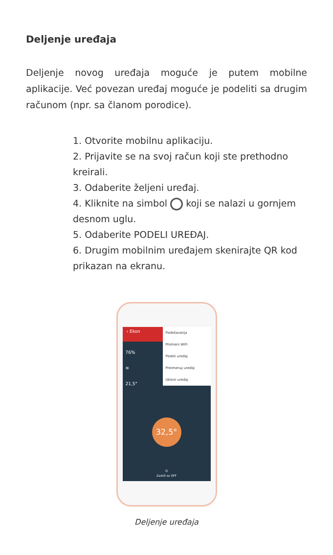Deljenje uređaja
Deljenje novog uređaja moguće je putem mobilne aplikacije. Već povezan uređaj moguće je podeliti sa drugim računom (npr. sa članom porodice).
1. Otvorite mobilnu aplikaciju.
2. Prijavite se na svoj račun koji ste prethodno kreirali.
3. Odaberite željeni uređaj.
4. Kliknite na simbol koji se nalazi u gornjem desnom uglu.
5. Odaberite PODELI UREĐAJ.
6. Drugim mobilnim uređajem skenirajte QR kod prikazan na ekranu.
‹ Ekon
Podešavanja
Promeni WiFi
Podeli uređaj
Preimenuj uređaj
Ukloni uređaj
76%
≋
21,5°
32,5°
⏻
Zadrži za OFF
Deljenje uređaja